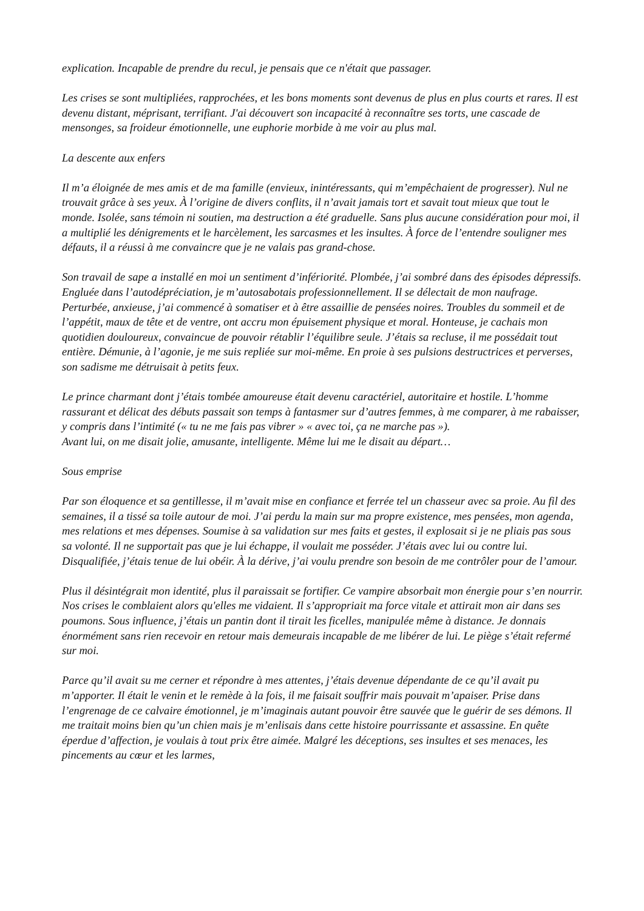explication. Incapable de prendre du recul, je pensais que ce n'était que passager.
Les crises se sont multipliées, rapprochées, et les bons moments sont devenus de plus en plus courts et rares. Il est devenu distant, méprisant, terrifiant. J'ai découvert son incapacité à reconnaître ses torts, une cascade de mensonges, sa froideur émotionnelle, une euphorie morbide à me voir au plus mal.
La descente aux enfers
Il m’a éloignée de mes amis et de ma famille (envieux, inintéressants, qui m’empêchaient de progresser). Nul ne trouvait grâce à ses yeux. À l’origine de divers conflits, il n’avait jamais tort et savait tout mieux que tout le monde. Isolée, sans témoin ni soutien, ma destruction a été graduelle. Sans plus aucune considération pour moi, il a multiplié les dénigrements et le harcèlement, les sarcasmes et les insultes. À force de l’entendre souligner mes défauts, il a réussi à me convaincre que je ne valais pas grand-chose.
Son travail de sape a installé en moi un sentiment d’infériorité. Plombée, j’ai sombré dans des épisodes dépressifs. Engluée dans l’autodépréciation, je m’autosabotais professionnellement. Il se délectait de mon naufrage. Perturbée, anxieuse, j’ai commencé à somatiser et à être assaillie de pensées noires. Troubles du sommeil et de l’appétit, maux de tête et de ventre, ont accru mon épuisement physique et moral. Honteuse, je cachais mon quotidien douloureux, convaincue de pouvoir rétablir l’équilibre seule. J’étais sa recluse, il me possédait tout entière. Démunie, à l’agonie, je me suis repliée sur moi-même. En proie à ses pulsions destructrices et perverses, son sadisme me détruisait à petits feux.
Le prince charmant dont j’étais tombée amoureuse était devenu caractériel, autoritaire et hostile. L’homme rassurant et délicat des débuts passait son temps à fantasmer sur d’autres femmes, à me comparer, à me rabaisser, y compris dans l’intimité (« tu ne me fais pas vibrer » « avec toi, ça ne marche pas »).
Avant lui, on me disait jolie, amusante, intelligente. Même lui me le disait au départ…
Sous emprise
Par son éloquence et sa gentillesse, il m’avait mise en confiance et ferrée tel un chasseur avec sa proie. Au fil des semaines, il a tissé sa toile autour de moi. J’ai perdu la main sur ma propre existence, mes pensées, mon agenda, mes relations et mes dépenses. Soumise à sa validation sur mes faits et gestes, il explosait si je ne pliais pas sous sa volonté. Il ne supportait pas que je lui échappe, il voulait me posséder. J’étais avec lui ou contre lui. Disqualifiée, j’étais tenue de lui obéir. À la dérive, j’ai voulu prendre son besoin de me contrôler pour de l’amour.
Plus il désintégrait mon identité, plus il paraissait se fortifier. Ce vampire absorbait mon énergie pour s’en nourrir. Nos crises le comblaient alors qu'elles me vidaient. Il s’appropriait ma force vitale et attirait mon air dans ses poumons. Sous influence, j’étais un pantin dont il tirait les ficelles, manipulée même à distance. Je donnais énormément sans rien recevoir en retour mais demeurais incapable de me libérer de lui. Le piège s’était refermé sur moi.
Parce qu’il avait su me cerner et répondre à mes attentes, j’étais devenue dépendante de ce qu’il avait pu m’apporter. Il était le venin et le remède à la fois, il me faisait souffrir mais pouvait m’apaiser. Prise dans l’engrenage de ce calvaire émotionnel, je m’imaginais autant pouvoir être sauvée que le guérir de ses démons. Il me traitait moins bien qu’un chien mais je m’enlisais dans cette histoire pourrissante et assassine. En quête éperdue d’affection, je voulais à tout prix être aimée. Malgré les déceptions, ses insultes et ses menaces, les pincements au cœur et les larmes,